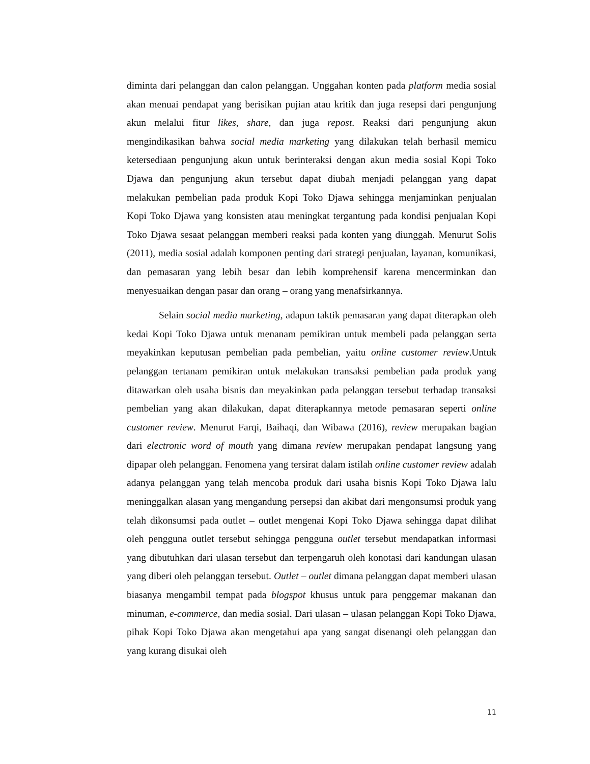diminta dari pelanggan dan calon pelanggan. Unggahan konten pada platform media sosial akan menuai pendapat yang berisikan pujian atau kritik dan juga resepsi dari pengunjung akun melalui fitur likes, share, dan juga repost. Reaksi dari pengunjung akun mengindikasikan bahwa social media marketing yang dilakukan telah berhasil memicu ketersediaan pengunjung akun untuk berinteraksi dengan akun media sosial Kopi Toko Djawa dan pengunjung akun tersebut dapat diubah menjadi pelanggan yang dapat melakukan pembelian pada produk Kopi Toko Djawa sehingga menjaminkan penjualan Kopi Toko Djawa yang konsisten atau meningkat tergantung pada kondisi penjualan Kopi Toko Djawa sesaat pelanggan memberi reaksi pada konten yang diunggah. Menurut Solis (2011), media sosial adalah komponen penting dari strategi penjualan, layanan, komunikasi, dan pemasaran yang lebih besar dan lebih komprehensif karena mencerminkan dan menyesuaikan dengan pasar dan orang – orang yang menafsirkannya.
Selain social media marketing, adapun taktik pemasaran yang dapat diterapkan oleh kedai Kopi Toko Djawa untuk menanam pemikiran untuk membeli pada pelanggan serta meyakinkan keputusan pembelian pada pembelian, yaitu online customer review.Untuk pelanggan tertanam pemikiran untuk melakukan transaksi pembelian pada produk yang ditawarkan oleh usaha bisnis dan meyakinkan pada pelanggan tersebut terhadap transaksi pembelian yang akan dilakukan, dapat diterapkannya metode pemasaran seperti online customer review. Menurut Farqi, Baihaqi, dan Wibawa (2016), review merupakan bagian dari electronic word of mouth yang dimana review merupakan pendapat langsung yang dipapar oleh pelanggan. Fenomena yang tersirat dalam istilah online customer review adalah adanya pelanggan yang telah mencoba produk dari usaha bisnis Kopi Toko Djawa lalu meninggalkan alasan yang mengandung persepsi dan akibat dari mengonsumsi produk yang telah dikonsumsi pada outlet – outlet mengenai Kopi Toko Djawa sehingga dapat dilihat oleh pengguna outlet tersebut sehingga pengguna outlet tersebut mendapatkan informasi yang dibutuhkan dari ulasan tersebut dan terpengaruh oleh konotasi dari kandungan ulasan yang diberi oleh pelanggan tersebut. Outlet – outlet dimana pelanggan dapat memberi ulasan biasanya mengambil tempat pada blogspot khusus untuk para penggemar makanan dan minuman, e-commerce, dan media sosial. Dari ulasan – ulasan pelanggan Kopi Toko Djawa, pihak Kopi Toko Djawa akan mengetahui apa yang sangat disenangi oleh pelanggan dan yang kurang disukai oleh
11